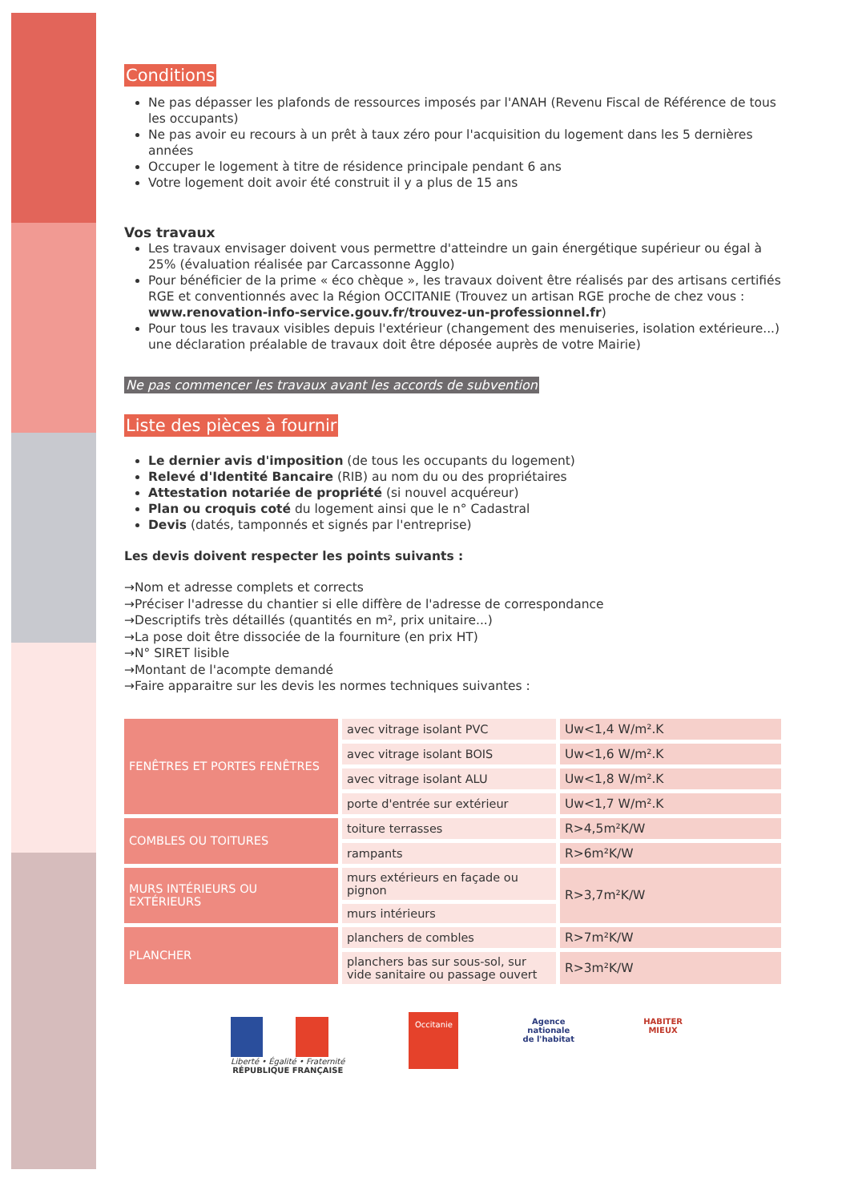Conditions
Ne pas dépasser les plafonds de ressources imposés par l'ANAH (Revenu Fiscal de Référence de tous les occupants)
Ne pas avoir eu recours à un prêt à taux zéro pour l'acquisition du logement dans les 5 dernières années
Occuper le logement à titre de résidence principale pendant 6 ans
Votre logement doit avoir été construit il y a plus de 15 ans
Vos travaux
Les travaux envisager doivent vous permettre d'atteindre un gain énergétique supérieur ou égal à 25% (évaluation réalisée par Carcassonne Agglo)
Pour bénéficier de la prime « éco chèque », les travaux doivent être réalisés par des artisans certifiés RGE et conventionnés avec la Région OCCITANIE (Trouvez un artisan RGE proche de chez vous : www.renovation-info-service.gouv.fr/trouvez-un-professionnel.fr)
Pour tous les travaux visibles depuis l'extérieur (changement des menuiseries, isolation extérieure...) une déclaration préalable de travaux doit être déposée auprès de votre Mairie)
Ne pas commencer les travaux avant les accords de subvention
Liste des pièces à fournir
Le dernier avis d'imposition (de tous les occupants du logement)
Relevé d'Identité Bancaire (RIB) au nom du ou des propriétaires
Attestation notariée de propriété (si nouvel acquéreur)
Plan ou croquis coté du logement ainsi que le n° Cadastral
Devis (datés, tamponnés et signés par l'entreprise)
Les devis doivent respecter les points suivants :
→Nom et adresse complets et corrects
→Préciser l'adresse du chantier si elle diffère de l'adresse de correspondance
→Descriptifs très détaillés (quantités en m², prix unitaire...)
→La pose doit être dissociée de la fourniture (en prix HT)
→N° SIRET lisible
→Montant de l'acompte demandé
→Faire apparaitre sur les devis les normes techniques suivantes :
| FENÊTRES ET PORTES FENÊTRES | avec vitrage isolant PVC | Uw<1,4 W/m².K |
| | avec vitrage isolant BOIS | Uw<1,6 W/m².K |
| | avec vitrage isolant ALU | Uw<1,8 W/m².K |
| | porte d'entrée sur extérieur | Uw<1,7 W/m².K |
| COMBLES OU TOITURES | toiture terrasses | R>4,5m²K/W |
| | rampants | R>6m²K/W |
| MURS INTÉRIEURS OU EXTÉRIEURS | murs extérieurs en façade ou pignon | R>3,7m²K/W |
| | murs intérieurs | |
| PLANCHER | planchers de combles | R>7m²K/W |
| | planchers bas sur sous-sol, sur vide sanitaire ou passage ouvert | R>3m²K/W |
Liberté • Égalité • Fraternité
RÉPUBLIQUE FRANÇAISE
Occitanie
Agence
nationale
de l'habitat
HABITER
MIEUX